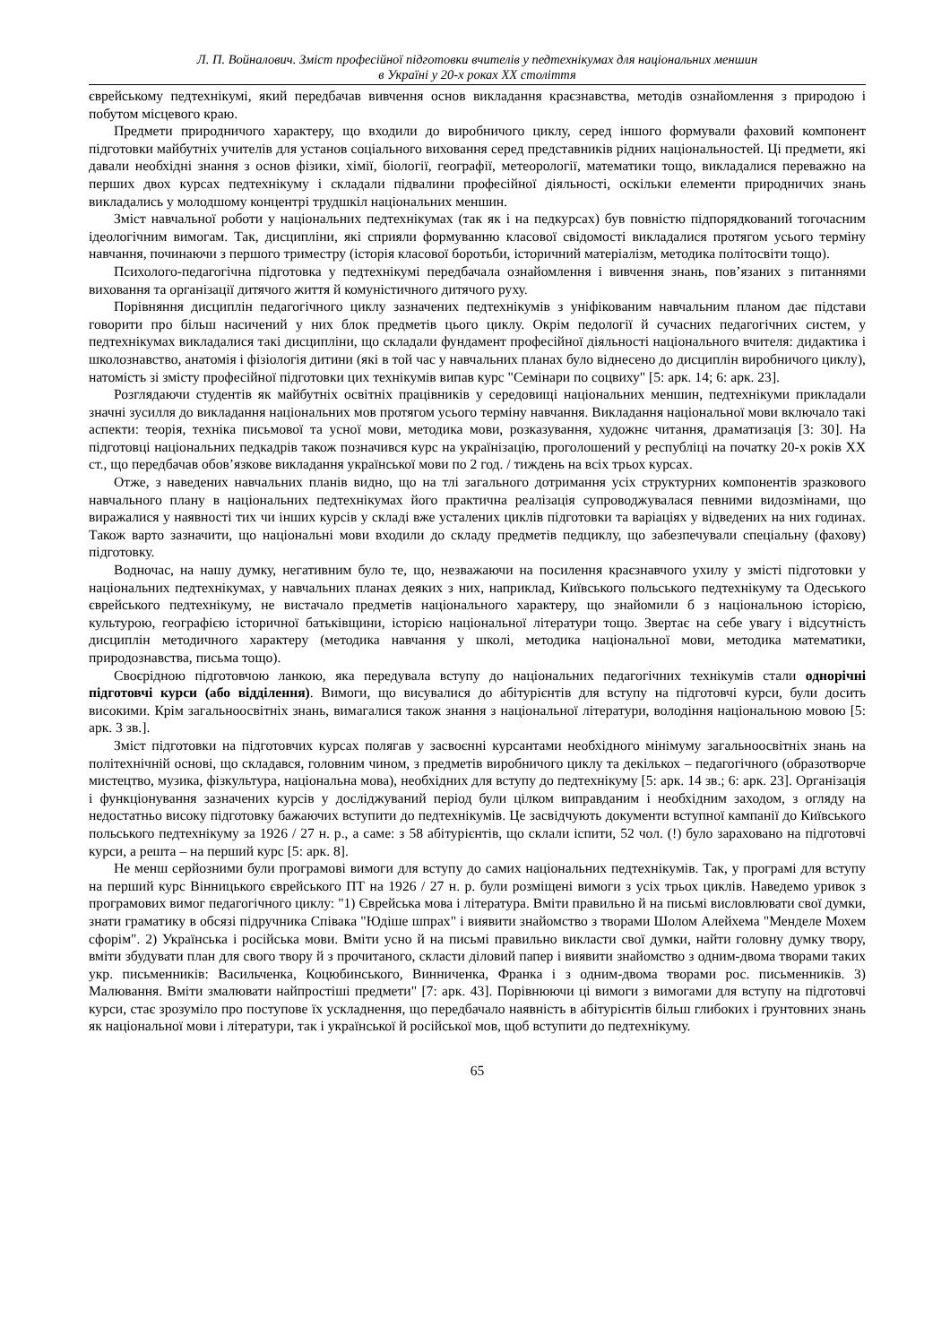Л. П. Войналович. Зміст професійної підготовки вчителів у педтехнікумах для національних меншин
в Україні у 20-х роках ХХ століття
єврейському педтехнікумі, який передбачав вивчення основ викладання краєзнавства, методів ознайомлення з природою і побутом місцевого краю.
Предмети природничого характеру, що входили до виробничого циклу, серед іншого формували фаховий компонент підготовки майбутніх учителів для установ соціального виховання серед представників рідних національностей. Ці предмети, які давали необхідні знання з основ фізики, хімії, біології, географії, метеорології, математики тощо, викладалися переважно на перших двох курсах педтехнікуму і складали підвалини професійної діяльності, оскільки елементи природничих знань викладались у молодшому концентрі трудшкіл національних меншин.
Зміст навчальної роботи у національних педтехнікумах (так як і на педкурсах) був повністю підпорядкований тогочасним ідеологічним вимогам. Так, дисципліни, які сприяли формуванню класової свідомості викладалися протягом усього терміну навчання, починаючи з першого триместру (історія класової боротьби, історичний матеріалізм, методика політосвіти тощо).
Психолого-педагогічна підготовка у педтехнікумі передбачала ознайомлення і вивчення знань, пов’язаних з питаннями виховання та організації дитячого життя й комуністичного дитячого руху.
Порівняння дисциплін педагогічного циклу зазначених педтехнікумів з уніфікованим навчальним планом дає підстави говорити про більш насичений у них блок предметів цього циклу. Окрім педології й сучасних педагогічних систем, у педтехнікумах викладалися такі дисципліни, що складали фундамент професійної діяльності національного вчителя: дидактика і школознавство, анатомія і фізіологія дитини (які в той час у навчальних планах було віднесено до дисциплін виробничого циклу), натомість зі змісту професійної підготовки цих технікумів випав курс "Семінари по соцвиху" [5: арк. 14; 6: арк. 23].
Розглядаючи студентів як майбутніх освітніх працівників у середовищі національних меншин, педтехнікуми прикладали значні зусилля до викладання національних мов протягом усього терміну навчання. Викладання національної мови включало такі аспекти: теорія, техніка письмової та усної мови, методика мови, розказування, художнє читання, драматизація [3: 30]. На підготовці національних педкадрів також позначився курс на українізацію, проголошений у республіці на початку 20-х років ХХ ст., що передбачав обов’язкове викладання української мови по 2 год. / тиждень на всіх трьох курсах.
Отже, з наведених навчальних планів видно, що на тлі загального дотримання усіх структурних компонентів зразкового навчального плану в національних педтехнікумах його практична реалізація супроводжувалася певними видозмінами, що виражалися у наявності тих чи інших курсів у складі вже усталених циклів підготовки та варіаціях у відведених на них годинах. Також варто зазначити, що національні мови входили до складу предметів педциклу, що забезпечували спеціальну (фахову) підготовку.
Водночас, на нашу думку, негативним було те, що, незважаючи на посилення краєзнавчого ухилу у змісті підготовки у національних педтехнікумах, у навчальних планах деяких з них, наприклад, Київського польського педтехнікуму та Одеського єврейського педтехнікуму, не вистачало предметів національного характеру, що знайомили б з національною історією, культурою, географією історичної батьківщини, історією національної літератури тощо. Звертає на себе увагу і відсутність дисциплін методичного характеру (методика навчання у школі, методика національної мови, методика математики, природознавства, письма тощо).
Своєрідною підготовчою ланкою, яка передувала вступу до національних педагогічних технікумів стали однорічні підготовчі курси (або відділення). Вимоги, що висувалися до абітурієнтів для вступу на підготовчі курси, були досить високими. Крім загальноосвітніх знань, вимагалися також знання з національної літератури, володіння національною мовою [5: арк. 3 зв.].
Зміст підготовки на підготовчих курсах полягав у засвоєнні курсантами необхідного мінімуму загальноосвітніх знань на політехнічній основі, що складався, головним чином, з предметів виробничого циклу та декількох – педагогічного (образотворче мистецтво, музика, фізкультура, національна мова), необхідних для вступу до педтехнікуму [5: арк. 14 зв.; 6: арк. 23]. Організація і функціонування зазначених курсів у досліджуваний період були цілком виправданим і необхідним заходом, з огляду на недостатньо високу підготовку бажаючих вступити до педтехнікумів. Це засвідчують документи вступної кампанії до Київського польського педтехнікуму за 1926 / 27 н. р., а саме: з 58 абітурієнтів, що склали іспити, 52 чол. (!) було зараховано на підготовчі курси, а решта – на перший курс [5: арк. 8].
Не менш серйозними були програмові вимоги для вступу до самих національних педтехнікумів. Так, у програмі для вступу на перший курс Вінницького єврейського ПТ на 1926 / 27 н. р. були розміщені вимоги з усіх трьох циклів. Наведемо уривок з програмових вимог педагогічного циклу: "1) Єврейська мова і література. Вміти правильно й на письмі висловлювати свої думки, знати граматику в обсязі підручника Співака "Юдіше шпрах" і виявити знайомство з творами Шолом Алейхема "Менделе Мохем сфорім". 2) Українська і російська мови. Вміти усно й на письмі правильно викласти свої думки, найти головну думку твору, вміти збудувати план для свого твору й з прочитаного, скласти діловий папер і виявити знайомство з одним-двома творами таких укр. письменників: Васильченка, Коцюбинського, Винниченка, Франка і з одним-двома творами рос. письменників. 3) Малювання. Вміти змалювати найпростіші предмети" [7: арк. 43]. Порівнюючи ці вимоги з вимогами для вступу на підготовчі курси, стає зрозуміло про поступове їх ускладнення, що передбачало наявність в абітурієнтів більш глибоких і ґрунтовних знань як національної мови і літератури, так і української й російської мов, щоб вступити до педтехнікуму.
65